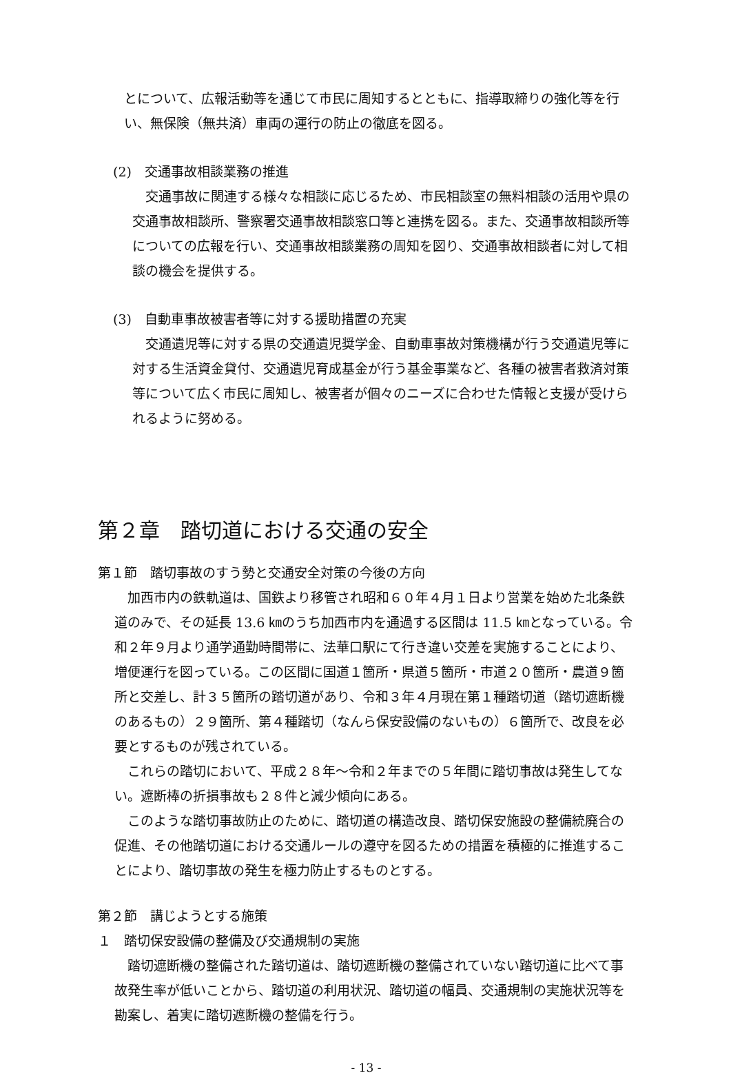とについて、広報活動等を通じて市民に周知するとともに、指導取締りの強化等を行い、無保険（無共済）車両の運行の防止の徹底を図る。
(2)　交通事故相談業務の推進
　交通事故に関連する様々な相談に応じるため、市民相談室の無料相談の活用や県の交通事故相談所、警察署交通事故相談窓口等と連携を図る。また、交通事故相談所等についての広報を行い、交通事故相談業務の周知を図り、交通事故相談者に対して相談の機会を提供する。
(3)　自動車事故被害者等に対する援助措置の充実
　交通遺児等に対する県の交通遺児奨学金、自動車事故対策機構が行う交通遺児等に対する生活資金貸付、交通遺児育成基金が行う基金事業など、各種の被害者救済対策等について広く市民に周知し、被害者が個々のニーズに合わせた情報と支援が受けられるように努める。
第２章　踏切道における交通の安全
第１節　踏切事故のすう勢と交通安全対策の今後の方向
　加西市内の鉄軌道は、国鉄より移管され昭和６０年４月１日より営業を始めた北条鉄道のみで、その延長 13.6 ㎞のうち加西市内を通過する区間は 11.5 ㎞となっている。令和２年９月より通学通勤時間帯に、法華口駅にて行き違い交差を実施することにより、増便運行を図っている。この区間に国道１箇所・県道５箇所・市道２０箇所・農道９箇所と交差し、計３５箇所の踏切道があり、令和３年４月現在第１種踏切道（踏切遮断機のあるもの）２９箇所、第４種踏切（なんら保安設備のないもの）６箇所で、改良を必要とするものが残されている。
　これらの踏切において、平成２８年～令和２年までの５年間に踏切事故は発生してない。遮断棒の折損事故も２８件と減少傾向にある。
　このような踏切事故防止のために、踏切道の構造改良、踏切保安施設の整備統廃合の促進、その他踏切道における交通ルールの遵守を図るための措置を積極的に推進することにより、踏切事故の発生を極力防止するものとする。
第２節　講じようとする施策
１　踏切保安設備の整備及び交通規制の実施
　踏切遮断機の整備された踏切道は、踏切遮断機の整備されていない踏切道に比べて事故発生率が低いことから、踏切道の利用状況、踏切道の幅員、交通規制の実施状況等を勘案し、着実に踏切遮断機の整備を行う。
- 13 -